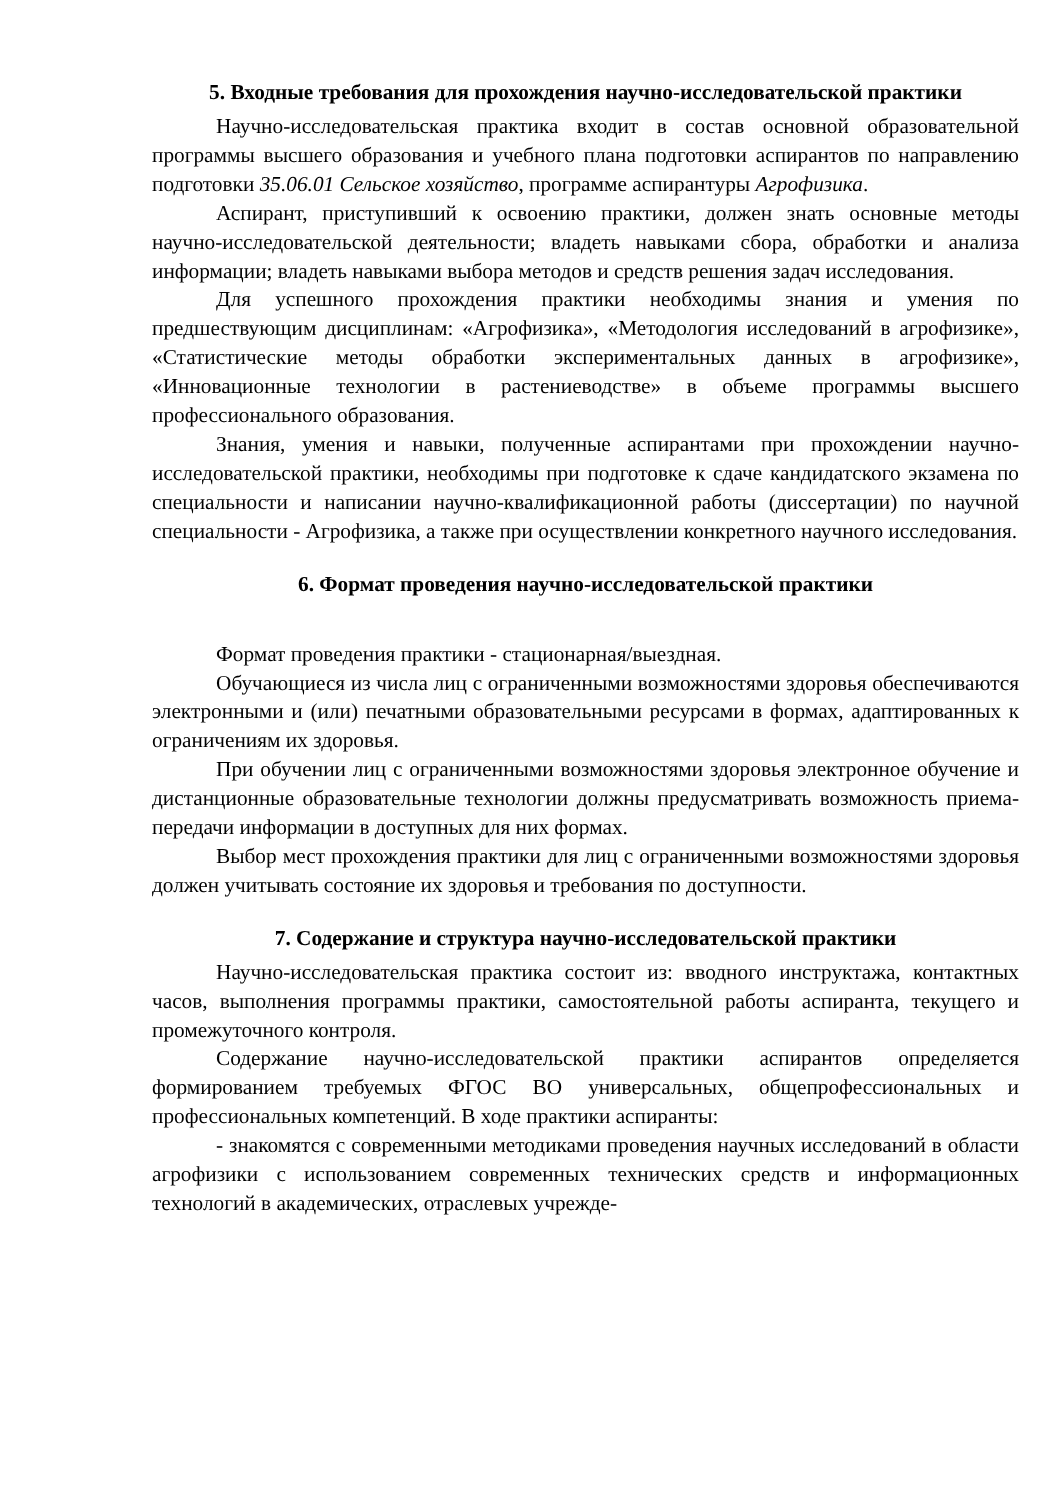5. Входные требования для прохождения научно-исследовательской практики
Научно-исследовательская практика входит в состав основной образовательной программы высшего образования и учебного плана подготовки аспирантов по направлению подготовки 35.06.01 Сельское хозяйство, программе аспирантуры Агрофизика.
Аспирант, приступивший к освоению практики, должен знать основные методы научно-исследовательской деятельности; владеть навыками сбора, обработки и анализа информации; владеть навыками выбора методов и средств решения задач исследования.
Для успешного прохождения практики необходимы знания и умения по предшествующим дисциплинам: «Агрофизика», «Методология исследований в агрофизике», «Статистические методы обработки экспериментальных данных в агрофизике», «Инновационные технологии в растениеводстве» в объеме программы высшего профессионального образования.
Знания, умения и навыки, полученные аспирантами при прохождении научно-исследовательской практики, необходимы при подготовке к сдаче кандидатского экзамена по специальности и написании научно-квалификационной работы (диссертации) по научной специальности - Агрофизика, а также при осуществлении конкретного научного исследования.
6. Формат проведения научно-исследовательской практики
Формат проведения практики - стационарная/выездная.
Обучающиеся из числа лиц с ограниченными возможностями здоровья обеспечиваются электронными и (или) печатными образовательными ресурсами в формах, адаптированных к ограничениям их здоровья.
При обучении лиц с ограниченными возможностями здоровья электронное обучение и дистанционные образовательные технологии должны предусматривать возможность приема-передачи информации в доступных для них формах.
Выбор мест прохождения практики для лиц с ограниченными возможностями здоровья должен учитывать состояние их здоровья и требования по доступности.
7. Содержание и структура научно-исследовательской практики
Научно-исследовательская практика состоит из: вводного инструктажа, контактных часов, выполнения программы практики, самостоятельной работы аспиранта, текущего и промежуточного контроля.
Содержание научно-исследовательской практики аспирантов определяется формированием требуемых ФГОС ВО универсальных, общепрофессиональных и профессиональных компетенций. В ходе практики аспиранты:
- знакомятся с современными методиками проведения научных исследований в области агрофизики с использованием современных технических средств и информационных технологий в академических, отраслевых учрежде-